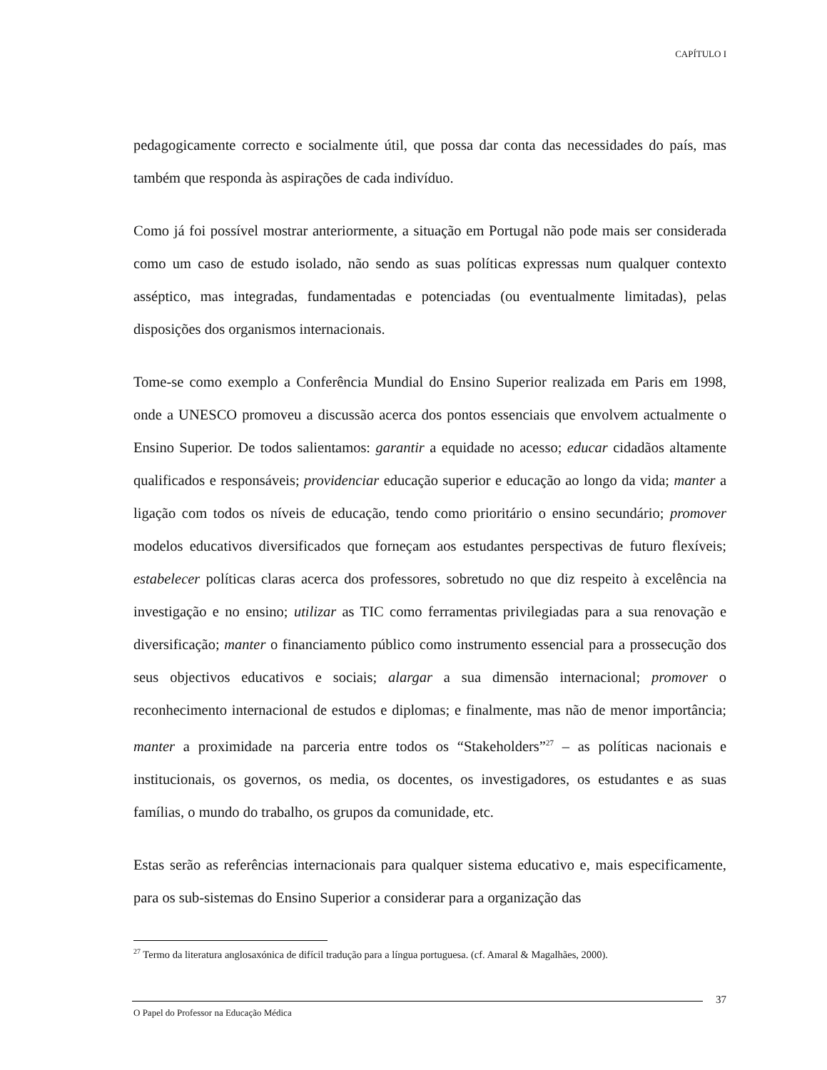CAPÍTULO I
pedagogicamente correcto e socialmente útil, que possa dar conta das necessidades do país, mas também que responda às aspirações de cada indivíduo.
Como já foi possível mostrar anteriormente, a situação em Portugal não pode mais ser considerada como um caso de estudo isolado, não sendo as suas políticas expressas num qualquer contexto asséptico, mas integradas, fundamentadas e potenciadas (ou eventualmente limitadas), pelas disposições dos organismos internacionais.
Tome-se como exemplo a Conferência Mundial do Ensino Superior realizada em Paris em 1998, onde a UNESCO promoveu a discussão acerca dos pontos essenciais que envolvem actualmente o Ensino Superior. De todos salientamos: garantir a equidade no acesso; educar cidadãos altamente qualificados e responsáveis; providenciar educação superior e educação ao longo da vida; manter a ligação com todos os níveis de educação, tendo como prioritário o ensino secundário; promover modelos educativos diversificados que forneçam aos estudantes perspectivas de futuro flexíveis; estabelecer políticas claras acerca dos professores, sobretudo no que diz respeito à excelência na investigação e no ensino; utilizar as TIC como ferramentas privilegiadas para a sua renovação e diversificação; manter o financiamento público como instrumento essencial para a prossecução dos seus objectivos educativos e sociais; alargar a sua dimensão internacional; promover o reconhecimento internacional de estudos e diplomas; e finalmente, mas não de menor importância; manter a proximidade na parceria entre todos os “Stakeholders”<sup>27</sup> – as políticas nacionais e institucionais, os governos, os media, os docentes, os investigadores, os estudantes e as suas famílias, o mundo do trabalho, os grupos da comunidade, etc.
Estas serão as referências internacionais para qualquer sistema educativo e, mais especificamente, para os sub-sistemas do Ensino Superior a considerar para a organização das
<sup>27</sup> Termo da literatura anglosaxónica de difícil tradução para a língua portuguesa. (cf. Amaral & Magalhães, 2000).
37
O Papel do Professor na Educação Médica